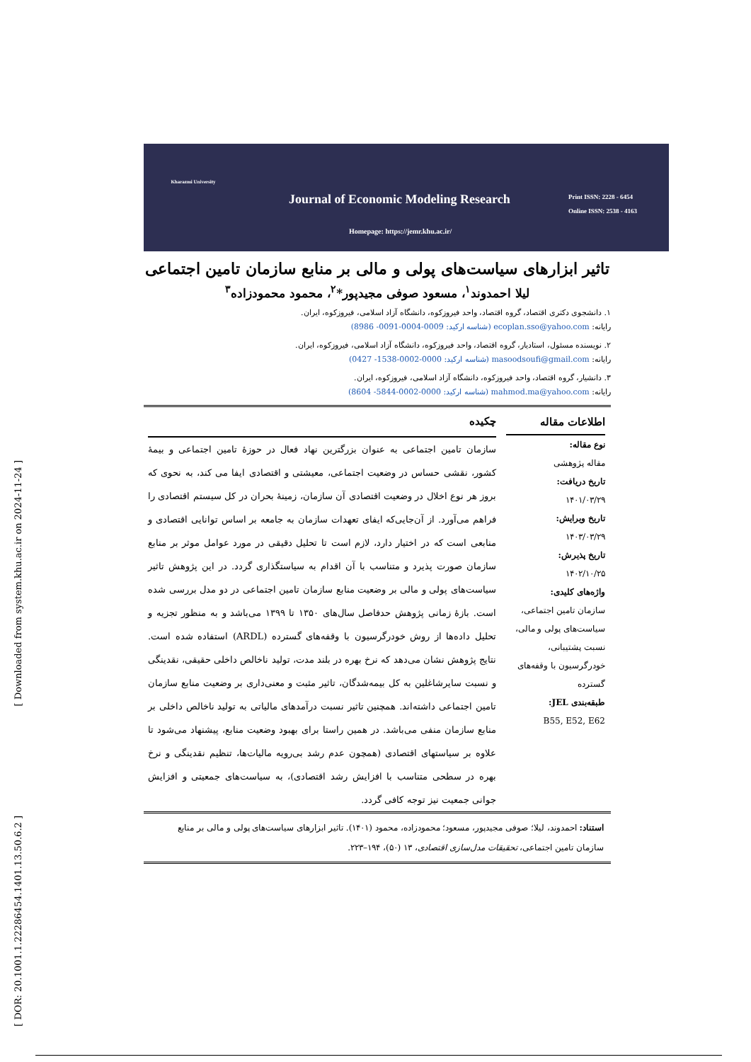[ Downloaded from system.khu.ac.ir on 2024-11-24 ]
[ DOR: 20.1001.1.22286454.1401.13.50.6.2 ]
Kharazmi University
Journal of Economic Modeling Research
Print ISSN: 2228 - 6454
Online ISSN: 2538 - 4163
Homepage: https://jemr.khu.ac.ir/
تاثیر ابزارهای سیاست‌های پولی و مالی بر منابع سازمان تامین اجتماعی
لیلا احمدوند<sup>۱</sup>، مسعود صوفی مجیدپور*<sup>۲</sup>، محمود محمودزاده<sup>۳</sup>
۱. دانشجوی دکتری اقتصاد، گروه اقتصاد، واحد فیروزکوه، دانشگاه آزاد اسلامی، فیروزکوه، ایران.
رایانه: ecoplan.sso@yahoo.com (شناسه ارکید: 0009-0004-0091- 8986)
۲. نویسنده مسئول، استادیار، گروه اقتصاد، واحد فیروزکوه، دانشگاه آزاد اسلامی، فیروزکوه، ایران.
رایانه: masoodsoufi@gmail.com (شناسه ارکید: 0000-0002-1538- 0427)
۳. دانشیار، گروه اقتصاد، واحد فیروزکوه، دانشگاه آزاد اسلامی، فیروزکوه، ایران.
رایانه: mahmod.ma@yahoo.com (شناسه ارکید: 0000-0002-5844- 8604)
اطلاعات مقاله
نوع مقاله:
مقاله پژوهشی
تاریخ دریافت:
۱۴۰۱/۰۳/۲۹
تاریخ ویرایش:
۱۴۰۳/۰۳/۲۹
تاریخ پذیرش:
۱۴۰۲/۱۰/۲۵
واژه‌های کلیدی:
سازمان تامین اجتماعی، سیاست‌های پولی و مالی، نسبت پشتیبانی، خودرگرسیون با وقفه‌های گسترده
طبقه‌بندی JEL:
B55, E52, E62
چکیده
سازمان تامین اجتماعی به عنوان بزرگترین نهاد فعال در حوزۀ تامین اجتماعی و بیمۀ کشور، نقشی حساس در وضعیت اجتماعی، معیشتی و اقتصادی ایفا می کند، به نحوی که بروز هر نوع اخلال در وضعیت اقتصادی آن سازمان، زمینۀ بحران در کل سیستم اقتصادی را فراهم می‌آورد. از آن‌جایی‌که ایفای تعهدات سازمان به جامعه بر اساس توانایی اقتصادی و منابعی است که در اختیار دارد، لازم است تا تحلیل دقیقی در مورد عوامل موثر بر منابع سازمان صورت پذیرد و متناسب با آن اقدام به سیاستگذاری گردد. در این پژوهش تاثیر سیاست‌های پولی و مالی بر وضعیت منابع سازمان تامین اجتماعی در دو مدل بررسی شده است. بازۀ زمانی پژوهش حدفاصل سال‌های ۱۳۵۰ تا ۱۳۹۹ می‌باشد و به منظور تجزیه و تحلیل داده‌ها از روش خودرگرسیون با وقفه‌های گسترده (ARDL) استفاده شده است. نتایج پژوهش نشان می‌دهد که نرخ بهره در بلند مدت، تولید ناخالص داخلی حقیقی، نقدینگی و نسبت سایرشاغلین به کل بیمه‌شدگان، تاثیر مثبت و معنی‌داری بر وضعیت منابع سازمان تامین اجتماعی داشته‌اند. همچنین تاثیر نسبت درآمدهای مالیاتی به تولید ناخالص داخلی بر منابع سازمان منفی می‌باشد. در همین راستا برای بهبود وضعیت منابع، پیشنهاد می‌شود تا علاوه بر سیاستهای اقتصادی (همچون عدم رشد بی‌رویه مالیات‌ها، تنظیم نقدینگی و نرخ بهره در سطحی متناسب با افزایش رشد اقتصادی)، به سیاست‌های جمعیتی و افزایش جوانی جمعیت نیز توجه کافی گردد.
استناد: احمدوند، لیلا؛ صوفی مجیدپور، مسعود؛ محمودزاده، محمود (۱۴۰۱). تاثیر ابزارهای سیاست‌های پولی و مالی بر منابع سازمان تامین اجتماعی، تحقیقات مدل‌سازی اقتصادی، ۱۳ (۵۰)، ۱۹۴–۲۲۳.